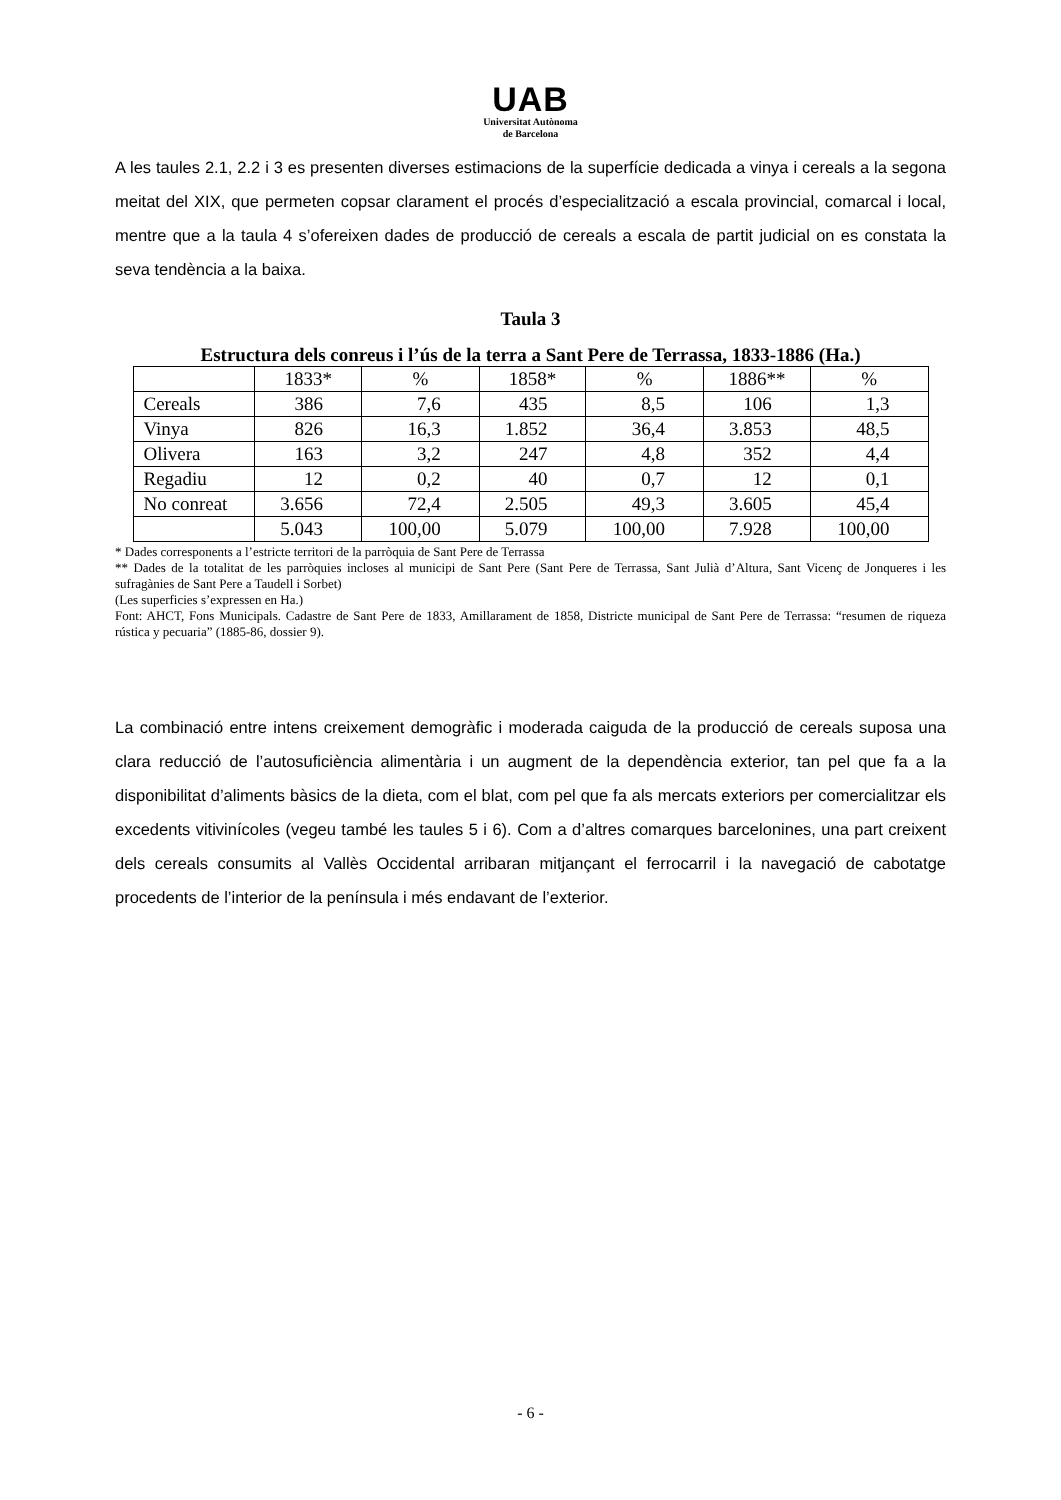UAB
Universitat Autònoma
de Barcelona
A les taules 2.1, 2.2 i 3 es presenten diverses estimacions de la superfície dedicada a vinya i cereals a la segona meitat del XIX, que permeten copsar clarament el procés d’especialització a escala provincial, comarcal i local, mentre que a la taula 4 s’ofereixen dades de producció de cereals a escala de partit judicial on es constata la seva tendència a la baixa.
Taula 3
Estructura dels conreus i l’ús de la terra a Sant Pere de Terrassa, 1833-1886 (Ha.)
| | 1833* | % | 1858* | % | 1886** | % |
| Cereals | 386 | 7,6 | 435 | 8,5 | 106 | 1,3 |
| Vinya | 826 | 16,3 | 1.852 | 36,4 | 3.853 | 48,5 |
| Olivera | 163 | 3,2 | 247 | 4,8 | 352 | 4,4 |
| Regadiu | 12 | 0,2 | 40 | 0,7 | 12 | 0,1 |
| No conreat | 3.656 | 72,4 | 2.505 | 49,3 | 3.605 | 45,4 |
| | 5.043 | 100,00 | 5.079 | 100,00 | 7.928 | 100,00 |
* Dades corresponents a l’estricte territori de la parròquia de Sant Pere de Terrassa
** Dades de la totalitat de les parròquies incloses al municipi de Sant Pere (Sant Pere de Terrassa, Sant Julià d’Altura, Sant Vicenç de Jonqueres i les sufragànies de Sant Pere a Taudell i Sorbet)
(Les superficies s’expressen en Ha.)
Font: AHCT, Fons Municipals. Cadastre de Sant Pere de 1833, Amillarament de 1858, Districte municipal de Sant Pere de Terrassa: “resumen de riqueza rústica y pecuaria” (1885-86, dossier 9).
La combinació entre intens creixement demogràfic i moderada caiguda de la producció de cereals suposa una clara reducció de l’autosuficiència alimentària i un augment de la dependència exterior, tan pel que fa a la disponibilitat d’aliments bàsics de la dieta, com el blat, com pel que fa als mercats exteriors per comercialitzar els excedents vitivinícoles (vegeu també les taules 5 i 6). Com a d’altres comarques barcelonines, una part creixent dels cereals consumits al Vallès Occidental arribaran mitjançant el ferrocarril i la navegació de cabotatge procedents de l’interior de la península i més endavant de l’exterior.
- 6 -